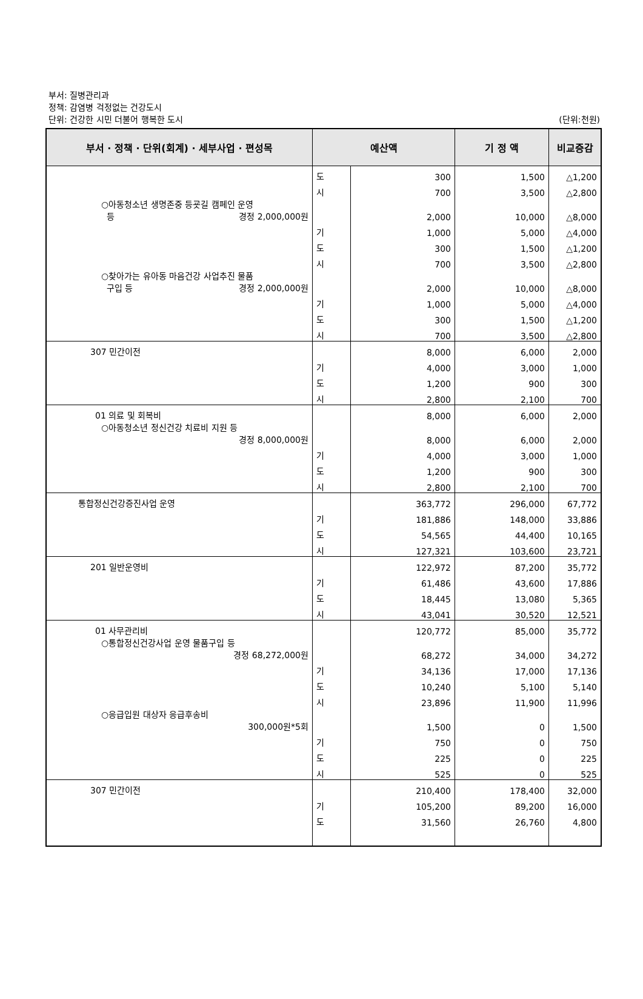부서: 질병관리과
정책: 감염병 걱정없는 건강도시
단위: 건강한 시민 더불어 행복한 도시
(단위:천원)
| 부서 · 정책 · 단위(회계) · 세부사업 · 편성목 | 예산액 | | 기 정 액 | 비교증감 |
| --- | --- | --- | --- | --- |
| | 도 | 300 | 1,500 | △1,200 |
| | 시 | 700 | 3,500 | △2,800 |
| ○아동청소년 생명존중 등굣길 캠페인 운영 등 경정 2,000,000원 | | 2,000 | 10,000 | △8,000 |
| | 기 | 1,000 | 5,000 | △4,000 |
| | 도 | 300 | 1,500 | △1,200 |
| | 시 | 700 | 3,500 | △2,800 |
| ○찾아가는 유아동 마음건강 사업추진 물품 구입 등 경정 2,000,000원 | | 2,000 | 10,000 | △8,000 |
| | 기 | 1,000 | 5,000 | △4,000 |
| | 도 | 300 | 1,500 | △1,200 |
| | 시 | 700 | 3,500 | △2,800 |
| 307 민간이전 | | 8,000 | 6,000 | 2,000 |
| | 기 | 4,000 | 3,000 | 1,000 |
| | 도 | 1,200 | 900 | 300 |
| | 시 | 2,800 | 2,100 | 700 |
| 01 의료 및 회복비 | | 8,000 | 6,000 | 2,000 |
| ○아동청소년 정신건강 치료비 지원 등 경정 8,000,000원 | | 8,000 | 6,000 | 2,000 |
| | 기 | 4,000 | 3,000 | 1,000 |
| | 도 | 1,200 | 900 | 300 |
| | 시 | 2,800 | 2,100 | 700 |
| 통합정신건강증진사업 운영 | | 363,772 | 296,000 | 67,772 |
| | 기 | 181,886 | 148,000 | 33,886 |
| | 도 | 54,565 | 44,400 | 10,165 |
| | 시 | 127,321 | 103,600 | 23,721 |
| 201 일반운영비 | | 122,972 | 87,200 | 35,772 |
| | 기 | 61,486 | 43,600 | 17,886 |
| | 도 | 18,445 | 13,080 | 5,365 |
| | 시 | 43,041 | 30,520 | 12,521 |
| 01 사무관리비 | | 120,772 | 85,000 | 35,772 |
| ○통합정신건강사업 운영 물품구입 등 경정 68,272,000원 | | 68,272 | 34,000 | 34,272 |
| | 기 | 34,136 | 17,000 | 17,136 |
| | 도 | 10,240 | 5,100 | 5,140 |
| | 시 | 23,896 | 11,900 | 11,996 |
| ○응급입원 대상자 응급후송비 300,000원*5회 | | 1,500 | 0 | 1,500 |
| | 기 | 750 | 0 | 750 |
| | 도 | 225 | 0 | 225 |
| | 시 | 525 | 0 | 525 |
| 307 민간이전 | | 210,400 | 178,400 | 32,000 |
| | 기 | 105,200 | 89,200 | 16,000 |
| | 도 | 31,560 | 26,760 | 4,800 |